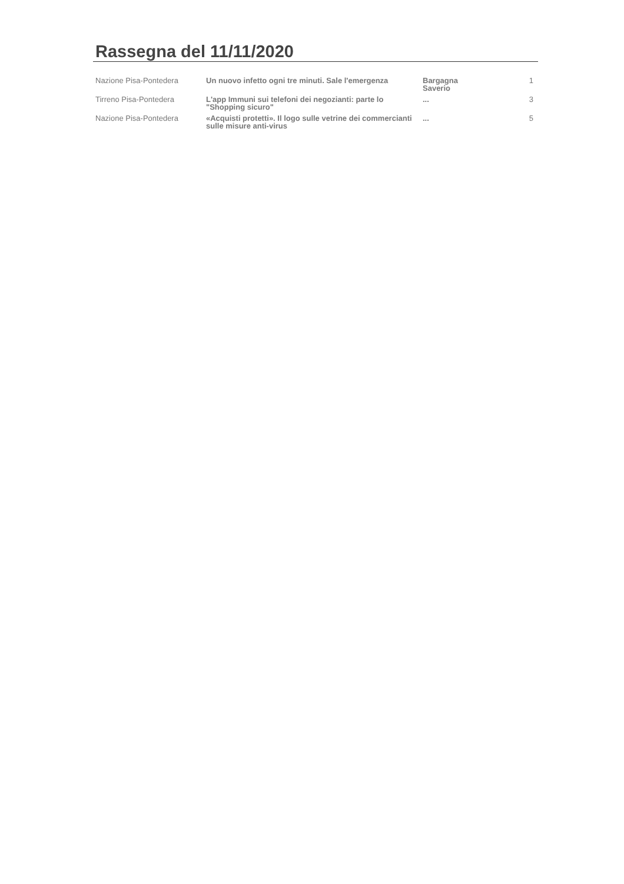Rassegna del 11/11/2020
| Nazione Pisa-Pontedera | Un nuovo infetto ogni tre minuti. Sale l'emergenza | Bargagna Saverio | 1 |
| Tirreno Pisa-Pontedera | L'app Immuni sui telefoni dei negozianti: parte lo "Shopping sicuro" | ... | 3 |
| Nazione Pisa-Pontedera | «Acquisti protetti». Il logo sulle vetrine dei commercianti sulle misure anti-virus | ... | 5 |